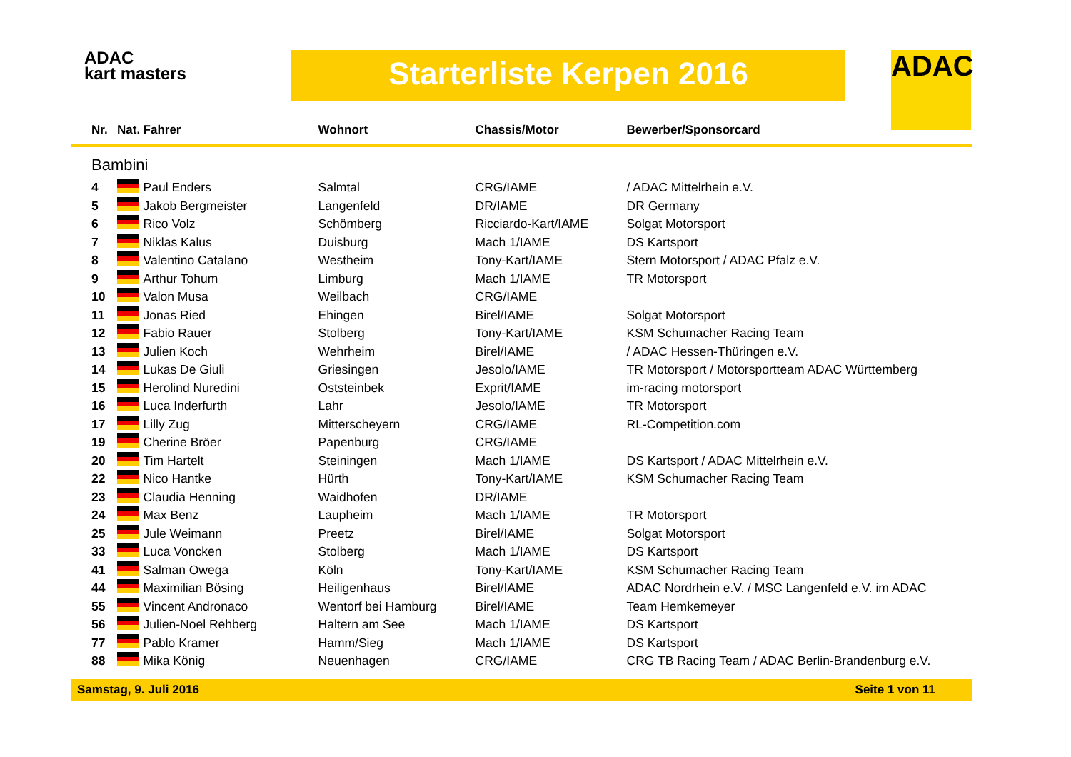ADAC
kart masters
Starterliste Kerpen 2016 ADAC
| Nr. | Nat. | Fahrer | Wohnort | Chassis/Motor | Bewerber/Sponsorcard |
| --- | --- | --- | --- | --- | --- |
| Bambini | | | | | |
| 4 | | Paul Enders | Salmtal | CRG/IAME | / ADAC Mittelrhein e.V. |
| 5 | | Jakob Bergmeister | Langenfeld | DR/IAME | DR Germany |
| 6 | | Rico Volz | Schömberg | Ricciardo-Kart/IAME | Solgat Motorsport |
| 7 | | Niklas Kalus | Duisburg | Mach 1/IAME | DS Kartsport |
| 8 | | Valentino Catalano | Westheim | Tony-Kart/IAME | Stern Motorsport / ADAC Pfalz e.V. |
| 9 | | Arthur Tohum | Limburg | Mach 1/IAME | TR Motorsport |
| 10 | | Valon Musa | Weilbach | CRG/IAME | |
| 11 | | Jonas Ried | Ehingen | Birel/IAME | Solgat Motorsport |
| 12 | | Fabio Rauer | Stolberg | Tony-Kart/IAME | KSM Schumacher Racing Team |
| 13 | | Julien Koch | Wehrheim | Birel/IAME | / ADAC Hessen-Thüringen e.V. |
| 14 | | Lukas De Giuli | Griesingen | Jesolo/IAME | TR Motorsport / Motorsportteam ADAC Württemberg |
| 15 | | Herolind Nuredini | Oststeinbek | Exprit/IAME | im-racing motorsport |
| 16 | | Luca Inderfurth | Lahr | Jesolo/IAME | TR Motorsport |
| 17 | | Lilly Zug | Mitterscheyern | CRG/IAME | RL-Competition.com |
| 19 | | Cherine Bröer | Papenburg | CRG/IAME | |
| 20 | | Tim Hartelt | Steiningen | Mach 1/IAME | DS Kartsport / ADAC Mittelrhein e.V. |
| 22 | | Nico Hantke | Hürth | Tony-Kart/IAME | KSM Schumacher Racing Team |
| 23 | | Claudia Henning | Waidhofen | DR/IAME | |
| 24 | | Max Benz | Laupheim | Mach 1/IAME | TR Motorsport |
| 25 | | Jule Weimann | Preetz | Birel/IAME | Solgat Motorsport |
| 33 | | Luca Voncken | Stolberg | Mach 1/IAME | DS Kartsport |
| 41 | | Salman Owega | Köln | Tony-Kart/IAME | KSM Schumacher Racing Team |
| 44 | | Maximilian Bösing | Heiligenhaus | Birel/IAME | ADAC Nordrhein e.V. / MSC Langenfeld e.V. im ADAC |
| 55 | | Vincent Andronaco | Wentorf bei Hamburg | Birel/IAME | Team Hemkemeyer |
| 56 | | Julien-Noel Rehberg | Haltern am See | Mach 1/IAME | DS Kartsport |
| 77 | | Pablo Kramer | Hamm/Sieg | Mach 1/IAME | DS Kartsport |
| 88 | | Mika König | Neuenhagen | CRG/IAME | CRG TB Racing Team / ADAC Berlin-Brandenburg e.V. |
Samstag, 9. Juli 2016 Seite 1 von 11